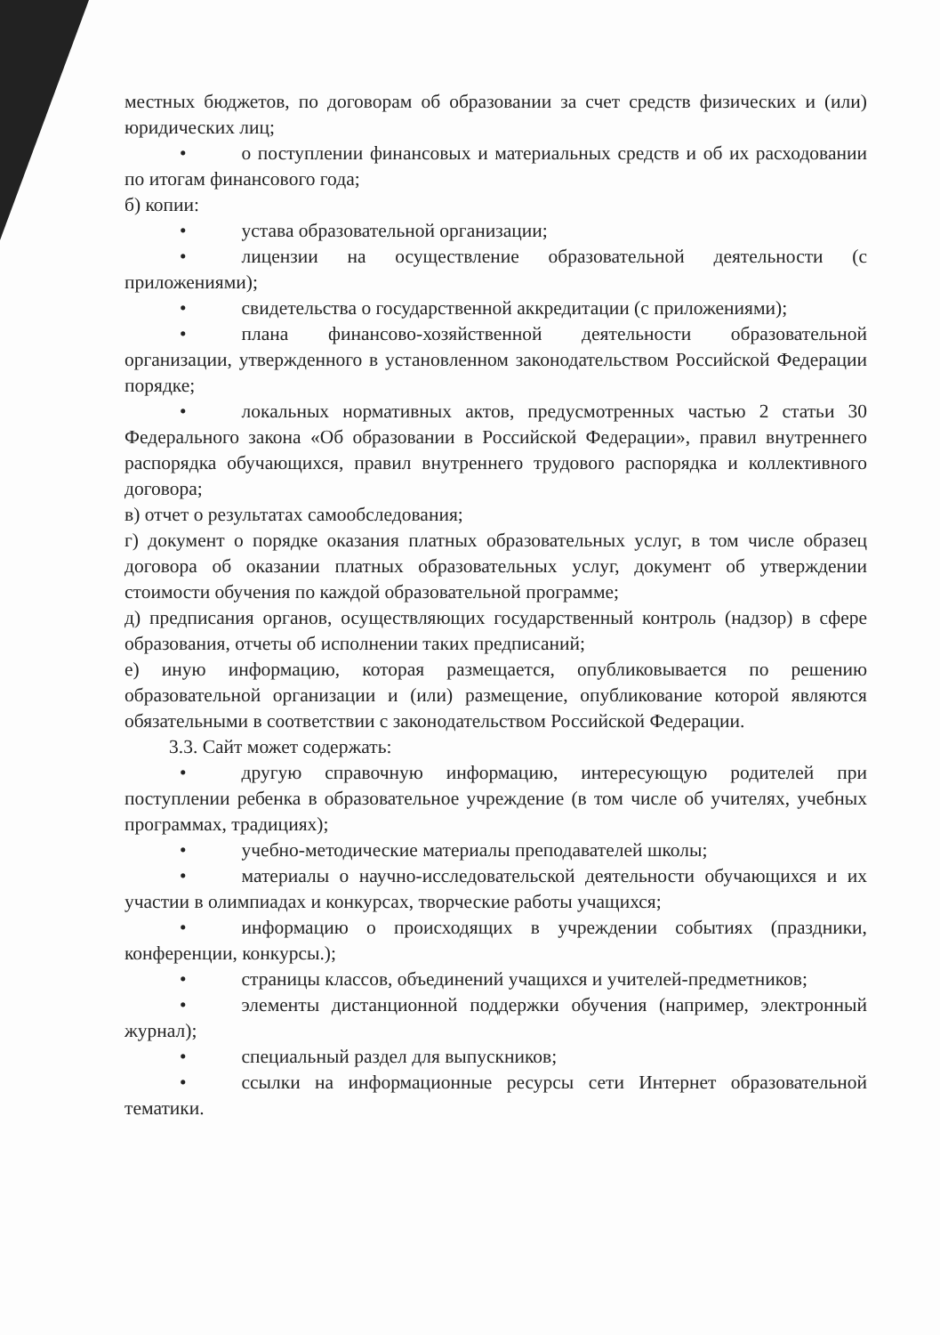местных бюджетов, по договорам об образовании за счет средств физических и (или) юридических лиц;
• о поступлении финансовых и материальных средств и об их расходовании по итогам финансового года;
б) копии:
• устава образовательной организации;
• лицензии на осуществление образовательной деятельности (с приложениями);
• свидетельства о государственной аккредитации (с приложениями);
• плана финансово-хозяйственной деятельности образовательной организации, утвержденного в установленном законодательством Российской Федерации порядке;
• локальных нормативных актов, предусмотренных частью 2 статьи 30 Федерального закона «Об образовании в Российской Федерации», правил внутреннего распорядка обучающихся, правил внутреннего трудового распорядка и коллективного договора;
в) отчет о результатах самообследования;
г) документ о порядке оказания платных образовательных услуг, в том числе образец договора об оказании платных образовательных услуг, документ об утверждении стоимости обучения по каждой образовательной программе;
д) предписания органов, осуществляющих государственный контроль (надзор) в сфере образования, отчеты об исполнении таких предписаний;
е) иную информацию, которая размещается, опубликовывается по решению образовательной организации и (или) размещение, опубликование которой являются обязательными в соответствии с законодательством Российской Федерации.
3.3. Сайт может содержать:
• другую справочную информацию, интересующую родителей при поступлении ребенка в образовательное учреждение (в том числе об учителях, учебных программах, традициях);
• учебно-методические материалы преподавателей школы;
• материалы о научно-исследовательской деятельности обучающихся и их участии в олимпиадах и конкурсах, творческие работы учащихся;
• информацию о происходящих в учреждении событиях (праздники, конференции, конкурсы.);
• страницы классов, объединений учащихся и учителей-предметников;
• элементы дистанционной поддержки обучения (например, электронный журнал);
• специальный раздел для выпускников;
• ссылки на информационные ресурсы сети Интернет образовательной тематики.